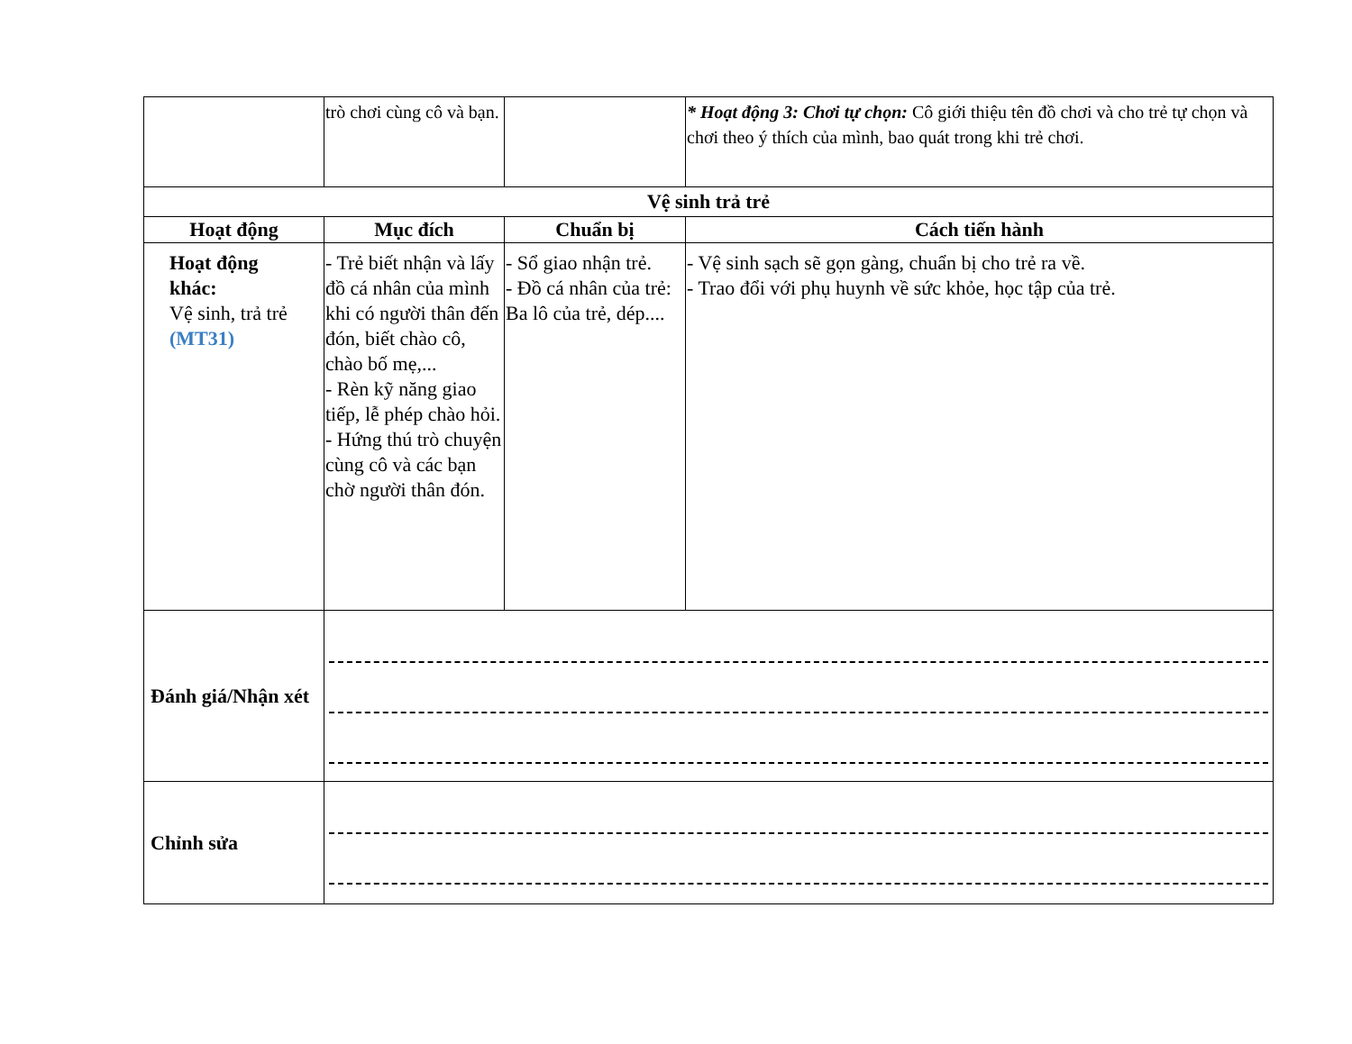| | trò chơi cùng cô và bạn. | | * Hoạt động 3: Chơi tự chọn: Cô giới thiệu tên đồ chơi và cho trẻ tự chọn và chơi theo ý thích của mình, bao quát trong khi trẻ chơi. |
| Vệ sinh trả trẻ | | | |
| Hoạt động | Mục đích | Chuẩn bị | Cách tiến hành |
| Hoạt động khác: Vệ sinh, trả trẻ (MT31) | - Trẻ biết nhận và lấy đồ cá nhân của mình khi có người thân đến đón, biết chào cô, chào bố mẹ,... - Rèn kỹ năng giao tiếp, lễ phép chào hỏi. - Hứng thú trò chuyện cùng cô và các bạn chờ người thân đón. | - Sổ giao nhận trẻ. - Đồ cá nhân của trẻ: Ba lô của trẻ, dép.... | - Vệ sinh sạch sẽ gọn gàng, chuẩn bị cho trẻ ra về. - Trao đổi với phụ huynh về sức khỏe, học tập của trẻ. |
| Đánh giá/Nhận xét | | | |
| Chỉnh sửa | | | |